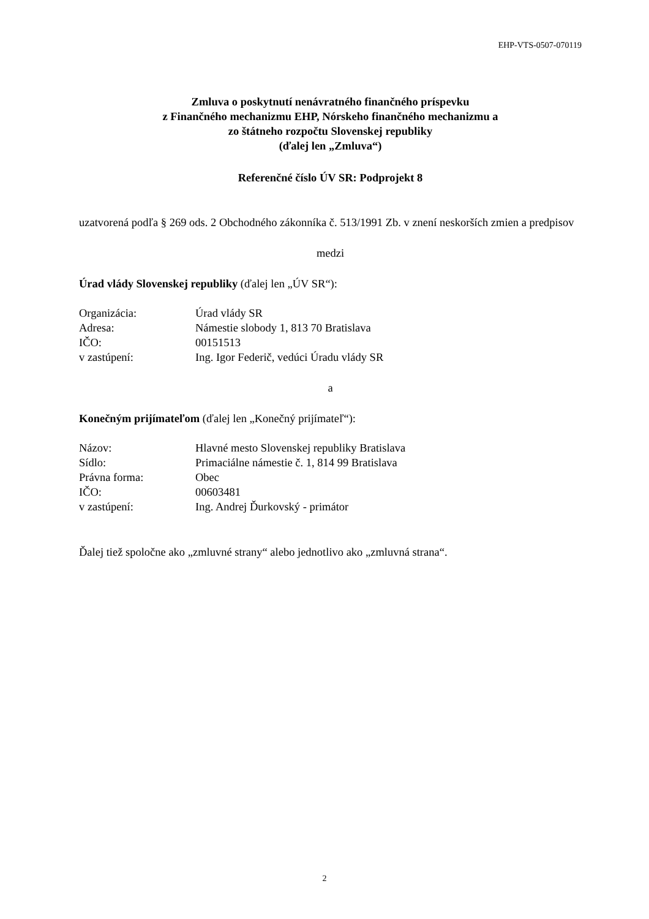EHP-VTS-0507-070119
Zmluva o poskytnutí nenávratného finančného príspevku
z Finančného mechanizmu EHP, Nórskeho finančného mechanizmu a
zo štátneho rozpočtu Slovenskej republiky
(ďalej len „Zmluva“)
Referenčné číslo ÚV SR: Podprojekt 8
uzatvorená podľa § 269 ods. 2 Obchodného zákonníka č. 513/1991 Zb. v znení neskorších zmien a predpisov
medzi
Úrad vlády Slovenskej republiky (ďalej len „ÚV SR“):
| Organizácia: | Úrad vlády SR |
| Adresa: | Námestie slobody 1, 813 70 Bratislava |
| IČO: | 00151513 |
| v zastúpení: | Ing. Igor Federič, vedúci Úradu vlády SR |
a
Konečným prijímateľom (ďalej len „Konečný prijímateľ“):
| Názov: | Hlavné mesto Slovenskej republiky Bratislava |
| Sídlo: | Primaciálne námestie č. 1, 814 99 Bratislava |
| Právna forma: | Obec |
| IČO: | 00603481 |
| v zastúpení: | Ing. Andrej Ďurkovský - primátor |
Ďalej tiež spoločne ako „zmluvné strany“ alebo jednotlivo ako „zmluvná strana“.
2